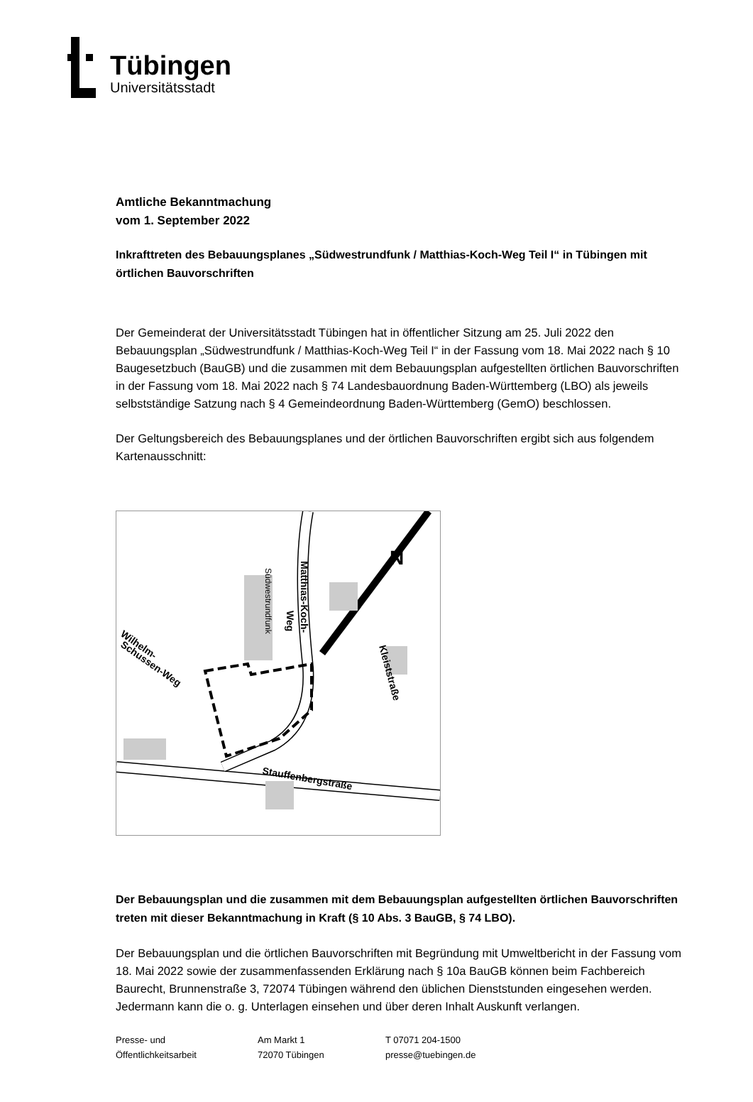Tübingen
Universitätsstadt
Amtliche Bekanntmachung
vom 1. September 2022
Inkrafttreten des Bebauungsplanes „Südwestrundfunk / Matthias-Koch-Weg Teil I“ in Tübingen mit örtlichen Bauvorschriften
Der Gemeinderat der Universitätsstadt Tübingen hat in öffentlicher Sitzung am 25. Juli 2022 den Bebauungsplan „Südwestrundfunk / Matthias-Koch-Weg Teil I“ in der Fassung vom 18. Mai 2022 nach § 10 Baugesetzbuch (BauGB) und die zusammen mit dem Bebauungsplan aufgestellten örtlichen Bauvorschriften in der Fassung vom 18. Mai 2022 nach § 74 Landesbauordnung Baden-Württemberg (LBO) als jeweils selbstständige Satzung nach § 4 Gemeindeordnung Baden-Württemberg (GemO) beschlossen.
Der Geltungsbereich des Bebauungsplanes und der örtlichen Bauvorschriften ergibt sich aus folgendem Kartenausschnitt:
N
Kleiststraße
Matthias-Koch-
Weg
Südwestrundfunk
Wilhelm-
Schussen-Weg
Stauffenbergstraße
Der Bebauungsplan und die zusammen mit dem Bebauungsplan aufgestellten örtlichen Bauvorschriften treten mit dieser Bekanntmachung in Kraft (§ 10 Abs. 3 BauGB, § 74 LBO).
Der Bebauungsplan und die örtlichen Bauvorschriften mit Begründung mit Umweltbericht in der Fassung vom 18. Mai 2022 sowie der zusammenfassenden Erklärung nach § 10a BauGB können beim Fachbereich Baurecht, Brunnenstraße 3, 72074 Tübingen während den üblichen Dienststunden eingesehen werden. Jedermann kann die o. g. Unterlagen einsehen und über deren Inhalt Auskunft verlangen.
Presse- und
Öffentlichkeitsarbeit
Am Markt 1
72070 Tübingen
T 07071 204-1500
presse@tuebingen.de